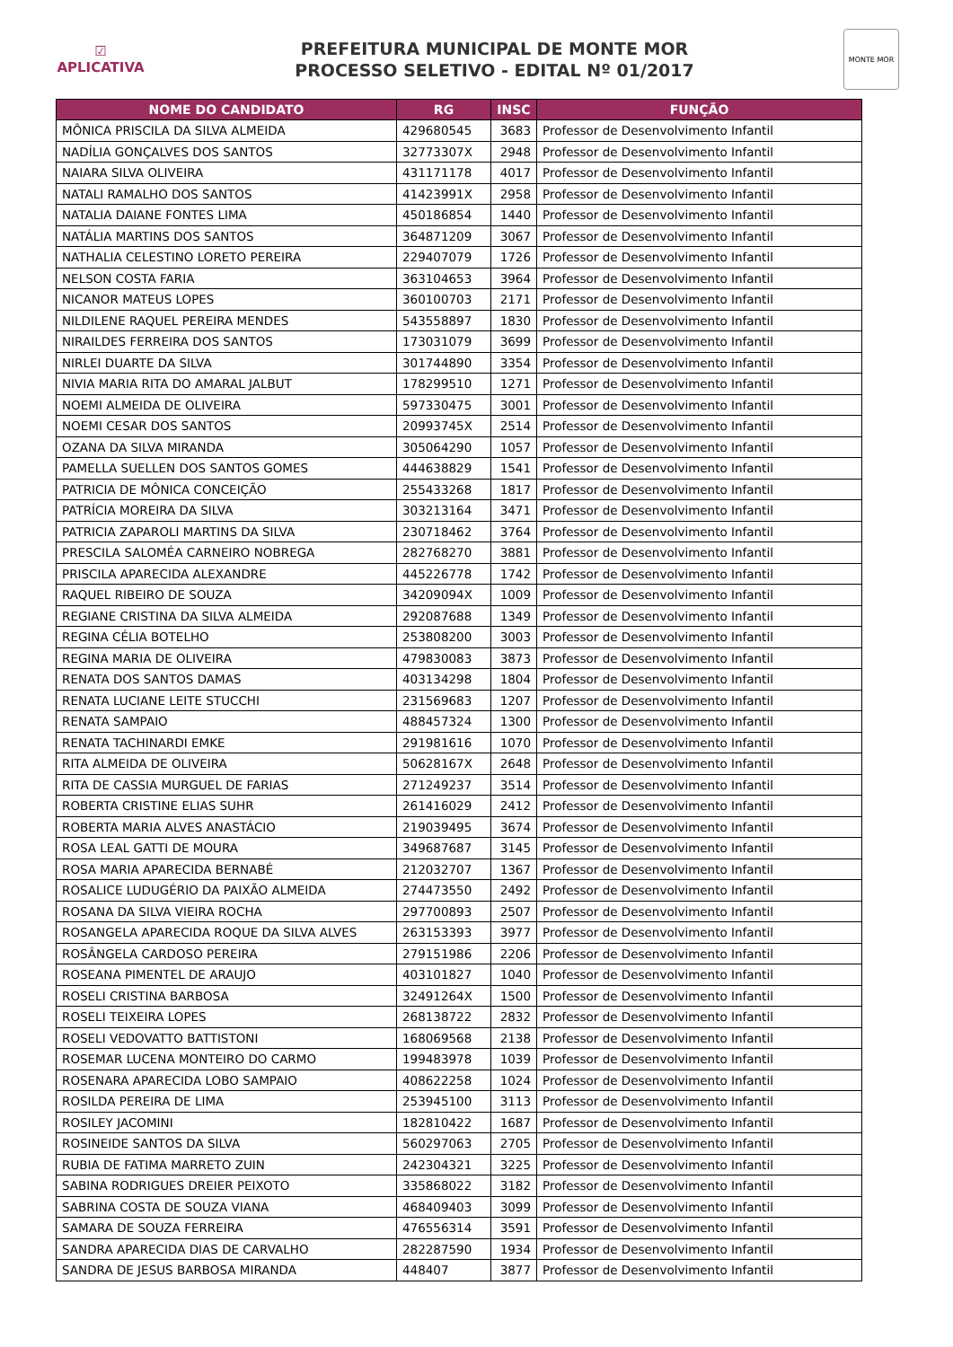☑
APLICATIVA
PREFEITURA MUNICIPAL DE MONTE MOR
PROCESSO SELETIVO - EDITAL Nº 01/2017
MONTE MOR
| NOME DO CANDIDATO | RG | INSC | FUNÇÃO |
| --- | --- | --- | --- |
| MÔNICA PRISCILA DA SILVA ALMEIDA | 429680545 | 3683 | Professor de Desenvolvimento Infantil |
| NADÍLIA GONÇALVES DOS SANTOS | 32773307X | 2948 | Professor de Desenvolvimento Infantil |
| NAIARA SILVA OLIVEIRA | 431171178 | 4017 | Professor de Desenvolvimento Infantil |
| NATALI RAMALHO DOS SANTOS | 41423991X | 2958 | Professor de Desenvolvimento Infantil |
| NATALIA DAIANE FONTES LIMA | 450186854 | 1440 | Professor de Desenvolvimento Infantil |
| NATÁLIA MARTINS DOS SANTOS | 364871209 | 3067 | Professor de Desenvolvimento Infantil |
| NATHALIA CELESTINO LORETO PEREIRA | 229407079 | 1726 | Professor de Desenvolvimento Infantil |
| NELSON COSTA FARIA | 363104653 | 3964 | Professor de Desenvolvimento Infantil |
| NICANOR MATEUS LOPES | 360100703 | 2171 | Professor de Desenvolvimento Infantil |
| NILDILENE RAQUEL PEREIRA MENDES | 543558897 | 1830 | Professor de Desenvolvimento Infantil |
| NIRAILDES FERREIRA DOS SANTOS | 173031079 | 3699 | Professor de Desenvolvimento Infantil |
| NIRLEI DUARTE DA SILVA | 301744890 | 3354 | Professor de Desenvolvimento Infantil |
| NIVIA MARIA RITA DO AMARAL JALBUT | 178299510 | 1271 | Professor de Desenvolvimento Infantil |
| NOEMI ALMEIDA DE OLIVEIRA | 597330475 | 3001 | Professor de Desenvolvimento Infantil |
| NOEMI CESAR DOS SANTOS | 20993745X | 2514 | Professor de Desenvolvimento Infantil |
| OZANA DA SILVA MIRANDA | 305064290 | 1057 | Professor de Desenvolvimento Infantil |
| PAMELLA SUELLEN DOS SANTOS GOMES | 444638829 | 1541 | Professor de Desenvolvimento Infantil |
| PATRICIA DE MÔNICA CONCEIÇÃO | 255433268 | 1817 | Professor de Desenvolvimento Infantil |
| PATRÍCIA MOREIRA DA SILVA | 303213164 | 3471 | Professor de Desenvolvimento Infantil |
| PATRICIA ZAPAROLI MARTINS DA SILVA | 230718462 | 3764 | Professor de Desenvolvimento Infantil |
| PRESCILA SALOMÉA CARNEIRO NOBREGA | 282768270 | 3881 | Professor de Desenvolvimento Infantil |
| PRISCILA APARECIDA ALEXANDRE | 445226778 | 1742 | Professor de Desenvolvimento Infantil |
| RAQUEL RIBEIRO DE SOUZA | 34209094X | 1009 | Professor de Desenvolvimento Infantil |
| REGIANE CRISTINA DA SILVA ALMEIDA | 292087688 | 1349 | Professor de Desenvolvimento Infantil |
| REGINA CÉLIA BOTELHO | 253808200 | 3003 | Professor de Desenvolvimento Infantil |
| REGINA MARIA DE OLIVEIRA | 479830083 | 3873 | Professor de Desenvolvimento Infantil |
| RENATA DOS SANTOS DAMAS | 403134298 | 1804 | Professor de Desenvolvimento Infantil |
| RENATA LUCIANE LEITE STUCCHI | 231569683 | 1207 | Professor de Desenvolvimento Infantil |
| RENATA SAMPAIO | 488457324 | 1300 | Professor de Desenvolvimento Infantil |
| RENATA TACHINARDI EMKE | 291981616 | 1070 | Professor de Desenvolvimento Infantil |
| RITA ALMEIDA DE OLIVEIRA | 50628167X | 2648 | Professor de Desenvolvimento Infantil |
| RITA DE CASSIA MURGUEL DE FARIAS | 271249237 | 3514 | Professor de Desenvolvimento Infantil |
| ROBERTA CRISTINE ELIAS SUHR | 261416029 | 2412 | Professor de Desenvolvimento Infantil |
| ROBERTA MARIA ALVES ANASTÁCIO | 219039495 | 3674 | Professor de Desenvolvimento Infantil |
| ROSA LEAL GATTI DE MOURA | 349687687 | 3145 | Professor de Desenvolvimento Infantil |
| ROSA MARIA APARECIDA BERNABÉ | 212032707 | 1367 | Professor de Desenvolvimento Infantil |
| ROSALICE LUDUGÉRIO DA PAIXÃO ALMEIDA | 274473550 | 2492 | Professor de Desenvolvimento Infantil |
| ROSANA DA SILVA VIEIRA ROCHA | 297700893 | 2507 | Professor de Desenvolvimento Infantil |
| ROSANGELA APARECIDA ROQUE DA SILVA ALVES | 263153393 | 3977 | Professor de Desenvolvimento Infantil |
| ROSÂNGELA CARDOSO PEREIRA | 279151986 | 2206 | Professor de Desenvolvimento Infantil |
| ROSEANA PIMENTEL DE ARAUJO | 403101827 | 1040 | Professor de Desenvolvimento Infantil |
| ROSELI CRISTINA BARBOSA | 32491264X | 1500 | Professor de Desenvolvimento Infantil |
| ROSELI TEIXEIRA LOPES | 268138722 | 2832 | Professor de Desenvolvimento Infantil |
| ROSELI VEDOVATTO BATTISTONI | 168069568 | 2138 | Professor de Desenvolvimento Infantil |
| ROSEMAR LUCENA MONTEIRO DO CARMO | 199483978 | 1039 | Professor de Desenvolvimento Infantil |
| ROSENARA APARECIDA LOBO SAMPAIO | 408622258 | 1024 | Professor de Desenvolvimento Infantil |
| ROSILDA PEREIRA DE LIMA | 253945100 | 3113 | Professor de Desenvolvimento Infantil |
| ROSILEY JACOMINI | 182810422 | 1687 | Professor de Desenvolvimento Infantil |
| ROSINEIDE SANTOS DA SILVA | 560297063 | 2705 | Professor de Desenvolvimento Infantil |
| RUBIA DE FATIMA MARRETO ZUIN | 242304321 | 3225 | Professor de Desenvolvimento Infantil |
| SABINA RODRIGUES DREIER PEIXOTO | 335868022 | 3182 | Professor de Desenvolvimento Infantil |
| SABRINA COSTA DE SOUZA VIANA | 468409403 | 3099 | Professor de Desenvolvimento Infantil |
| SAMARA DE SOUZA FERREIRA | 476556314 | 3591 | Professor de Desenvolvimento Infantil |
| SANDRA APARECIDA DIAS DE CARVALHO | 282287590 | 1934 | Professor de Desenvolvimento Infantil |
| SANDRA DE JESUS BARBOSA MIRANDA | 448407 | 3877 | Professor de Desenvolvimento Infantil |